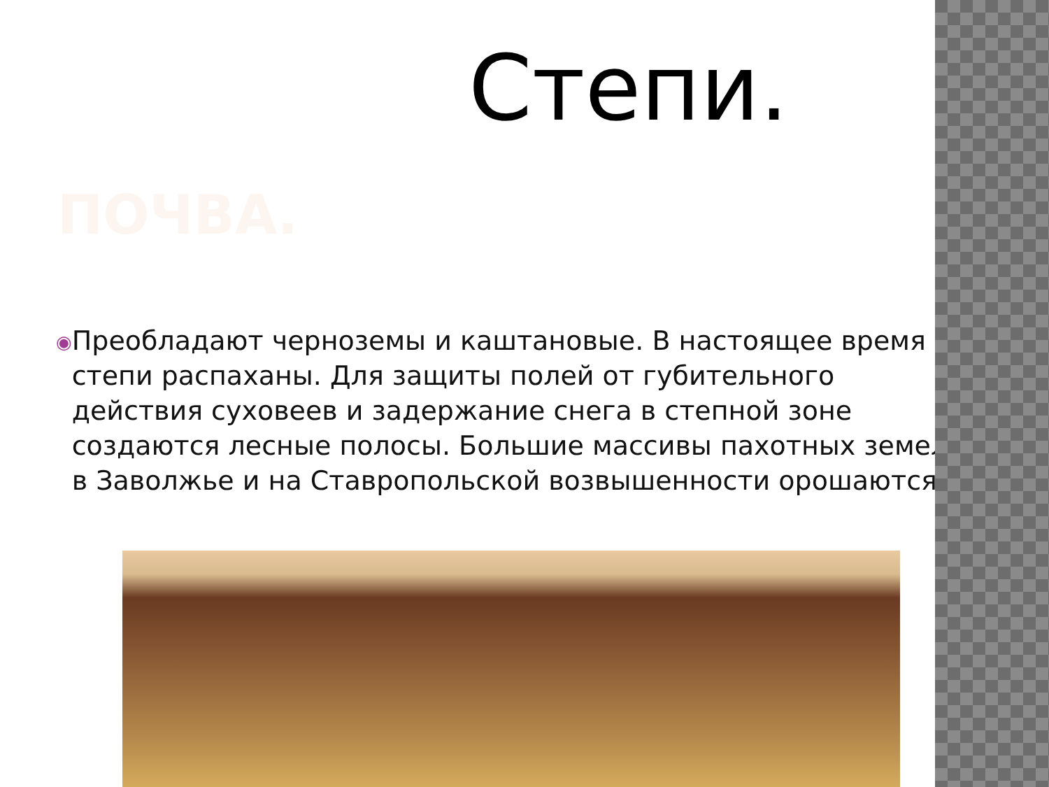Степи.
ПОЧВА.
◉
Преобладают черноземы и каштановые. В настоящее время степи распаханы. Для защиты полей от губительного действия суховеев и задержание снега в степной зоне создаются лесные полосы. Большие массивы пахотных земель в Заволжье и на Ставропольской возвышенности орошаются.